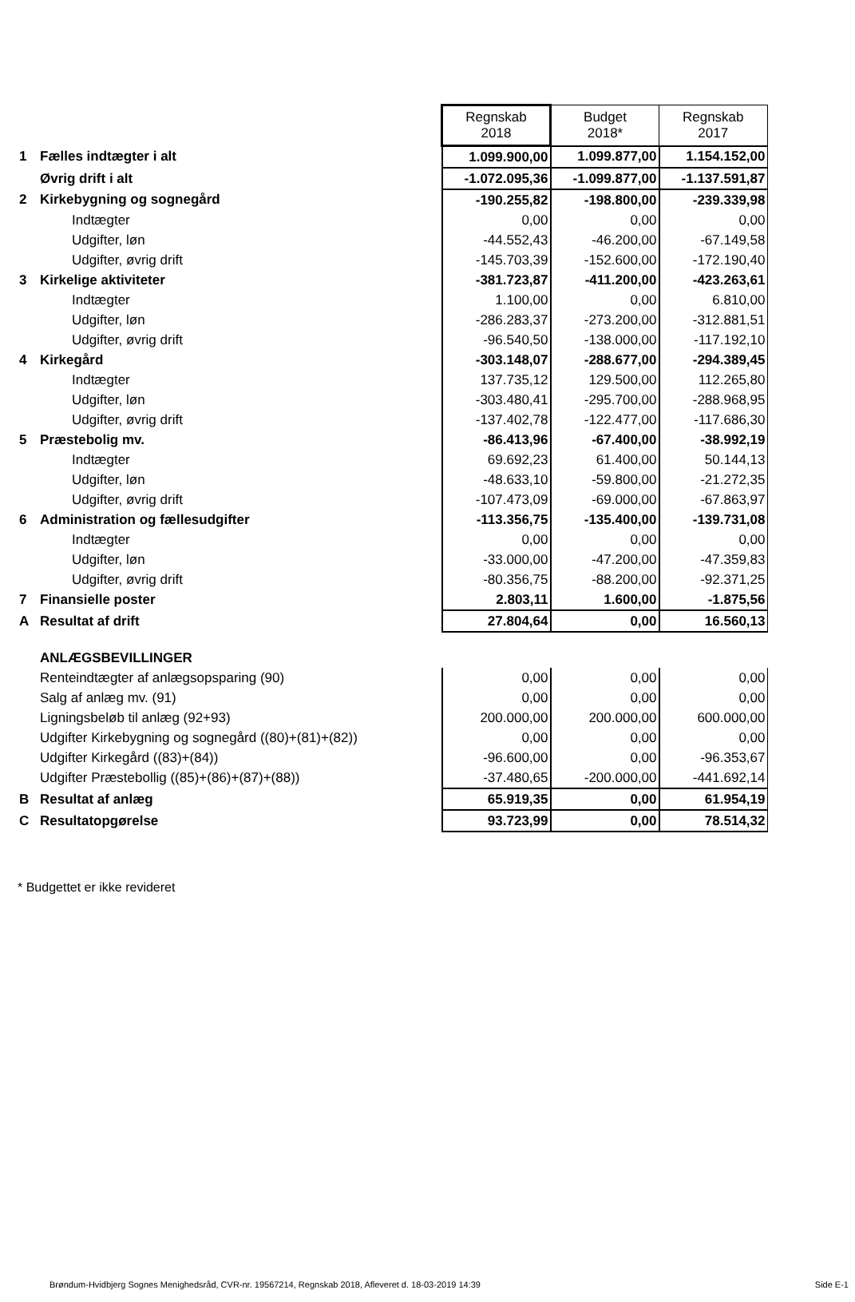| | | Regnskab 2018 | Budget 2018* | Regnskab 2017 |
| 1 | Fælles indtægter i alt | 1.099.900,00 | 1.099.877,00 | 1.154.152,00 |
| | Øvrig drift i alt | -1.072.095,36 | -1.099.877,00 | -1.137.591,87 |
| 2 | Kirkebygning og sognegård | -190.255,82 | -198.800,00 | -239.339,98 |
| | Indtægter | 0,00 | 0,00 | 0,00 |
| | Udgifter, løn | -44.552,43 | -46.200,00 | -67.149,58 |
| | Udgifter, øvrig drift | -145.703,39 | -152.600,00 | -172.190,40 |
| 3 | Kirkelige aktiviteter | -381.723,87 | -411.200,00 | -423.263,61 |
| | Indtægter | 1.100,00 | 0,00 | 6.810,00 |
| | Udgifter, løn | -286.283,37 | -273.200,00 | -312.881,51 |
| | Udgifter, øvrig drift | -96.540,50 | -138.000,00 | -117.192,10 |
| 4 | Kirkegård | -303.148,07 | -288.677,00 | -294.389,45 |
| | Indtægter | 137.735,12 | 129.500,00 | 112.265,80 |
| | Udgifter, løn | -303.480,41 | -295.700,00 | -288.968,95 |
| | Udgifter, øvrig drift | -137.402,78 | -122.477,00 | -117.686,30 |
| 5 | Præstebolig mv. | -86.413,96 | -67.400,00 | -38.992,19 |
| | Indtægter | 69.692,23 | 61.400,00 | 50.144,13 |
| | Udgifter, løn | -48.633,10 | -59.800,00 | -21.272,35 |
| | Udgifter, øvrig drift | -107.473,09 | -69.000,00 | -67.863,97 |
| 6 | Administration og fællesudgifter | -113.356,75 | -135.400,00 | -139.731,08 |
| | Indtægter | 0,00 | 0,00 | 0,00 |
| | Udgifter, løn | -33.000,00 | -47.200,00 | -47.359,83 |
| | Udgifter, øvrig drift | -80.356,75 | -88.200,00 | -92.371,25 |
| 7 | Finansielle poster | 2.803,11 | 1.600,00 | -1.875,56 |
| A | Resultat af drift | 27.804,64 | 0,00 | 16.560,13 |
| | ANLÆGSBEVILLINGER | | | |
| | Renteindtægter af anlægsopsparing (90) | 0,00 | 0,00 | 0,00 |
| | Salg af anlæg mv. (91) | 0,00 | 0,00 | 0,00 |
| | Ligningsbeløb til anlæg (92+93) | 200.000,00 | 200.000,00 | 600.000,00 |
| | Udgifter Kirkebygning og sognegård ((80)+(81)+(82)) | 0,00 | 0,00 | 0,00 |
| | Udgifter Kirkegård ((83)+(84)) | -96.600,00 | 0,00 | -96.353,67 |
| | Udgifter Præstebollig ((85)+(86)+(87)+(88)) | -37.480,65 | -200.000,00 | -441.692,14 |
| B | Resultat af anlæg | 65.919,35 | 0,00 | 61.954,19 |
| C | Resultatopgørelse | 93.723,99 | 0,00 | 78.514,32 |
* Budgettet er ikke revideret
Brøndum-Hvidbjerg Sognes Menighedsråd, CVR-nr. 19567214, Regnskab 2018, Afleveret d. 18-03-2019 14:39 Side E-1